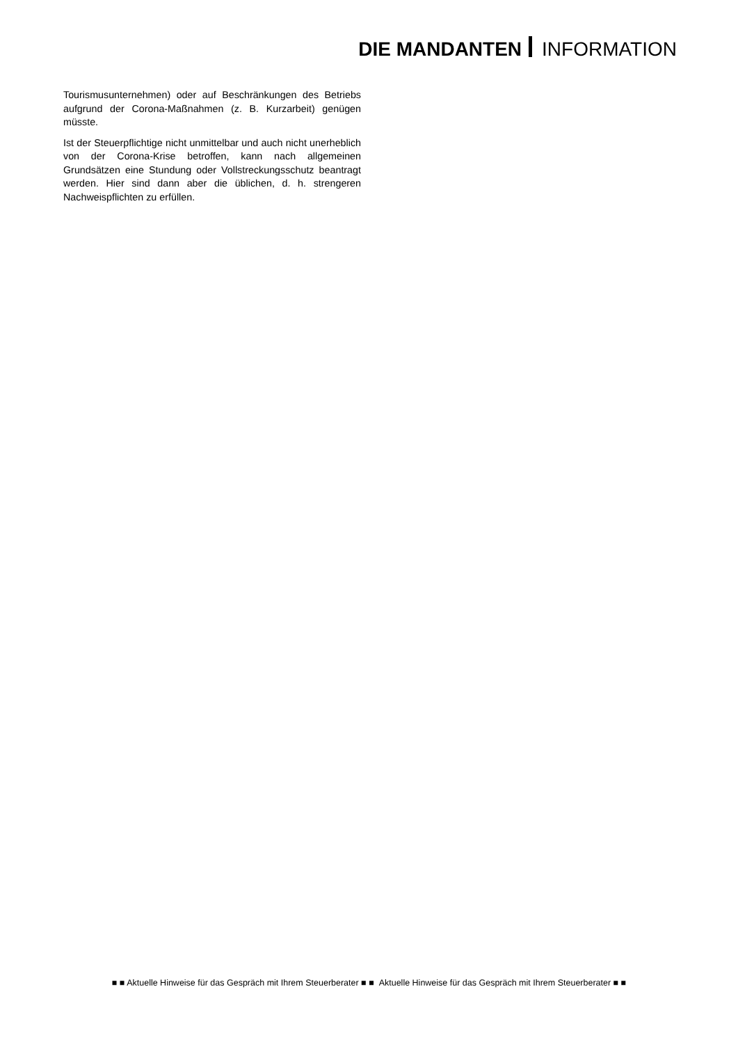DIE MANDANTEN INFORMATION
Tourismusunternehmen) oder auf Beschränkungen des Betriebs aufgrund der Corona-Maßnahmen (z. B. Kurzarbeit) genügen müsste.
Ist der Steuerpflichtige nicht unmittelbar und auch nicht unerheblich von der Corona-Krise betroffen, kann nach allgemeinen Grundsätzen eine Stundung oder Vollstreckungsschutz beantragt werden. Hier sind dann aber die üblichen, d. h. strengeren Nachweispflichten zu erfüllen.
■ ■ Aktuelle Hinweise für das Gespräch mit Ihrem Steuerberater ■ ■ Aktuelle Hinweise für das Gespräch mit Ihrem Steuerberater ■ ■